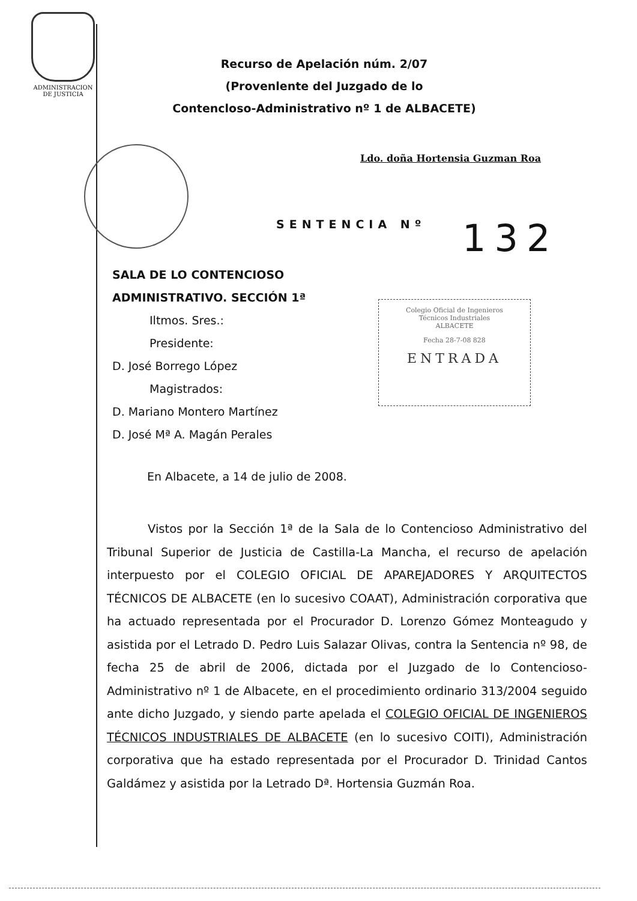ADMINISTRACION
DE JUSTICIA
Recurso de Apelación núm. 2/07
(Provenlente del Juzgado de lo
Contencloso-Administrativo nº 1 de ALBACETE)
Ldo. doña Hortensia Guzman Roa
SENTENCIA Nº 132
Colegio Oficial de Ingenieros
Técnicos Industriales
ALBACETE
Fecha 28-7-08 828
ENTRADA
SALA DE LO CONTENCIOSO
ADMINISTRATIVO. SECCIÓN 1ª
Iltmos. Sres.:
Presidente:
D. José Borrego López
Magistrados:
D. Mariano Montero Martínez
D. José Mª A. Magán Perales
En Albacete, a 14 de julio de 2008.
Vistos por la Sección 1ª de la Sala de lo Contencioso Administrativo del Tribunal Superior de Justicia de Castilla-La Mancha, el recurso de apelación interpuesto por el COLEGIO OFICIAL DE APAREJADORES Y ARQUITECTOS TÉCNICOS DE ALBACETE (en lo sucesivo COAAT), Administración corporativa que ha actuado representada por el Procurador D. Lorenzo Gómez Monteagudo y asistida por el Letrado D. Pedro Luis Salazar Olivas, contra la Sentencia nº 98, de fecha 25 de abril de 2006, dictada por el Juzgado de lo Contencioso-Administrativo nº 1 de Albacete, en el procedimiento ordinario 313/2004 seguido ante dicho Juzgado, y siendo parte apelada el COLEGIO OFICIAL DE INGENIEROS TÉCNICOS INDUSTRIALES DE ALBACETE (en lo sucesivo COITI), Administración corporativa que ha estado representada por el Procurador D. Trinidad Cantos Galdámez y asistida por la Letrado Dª. Hortensia Guzmán Roa.